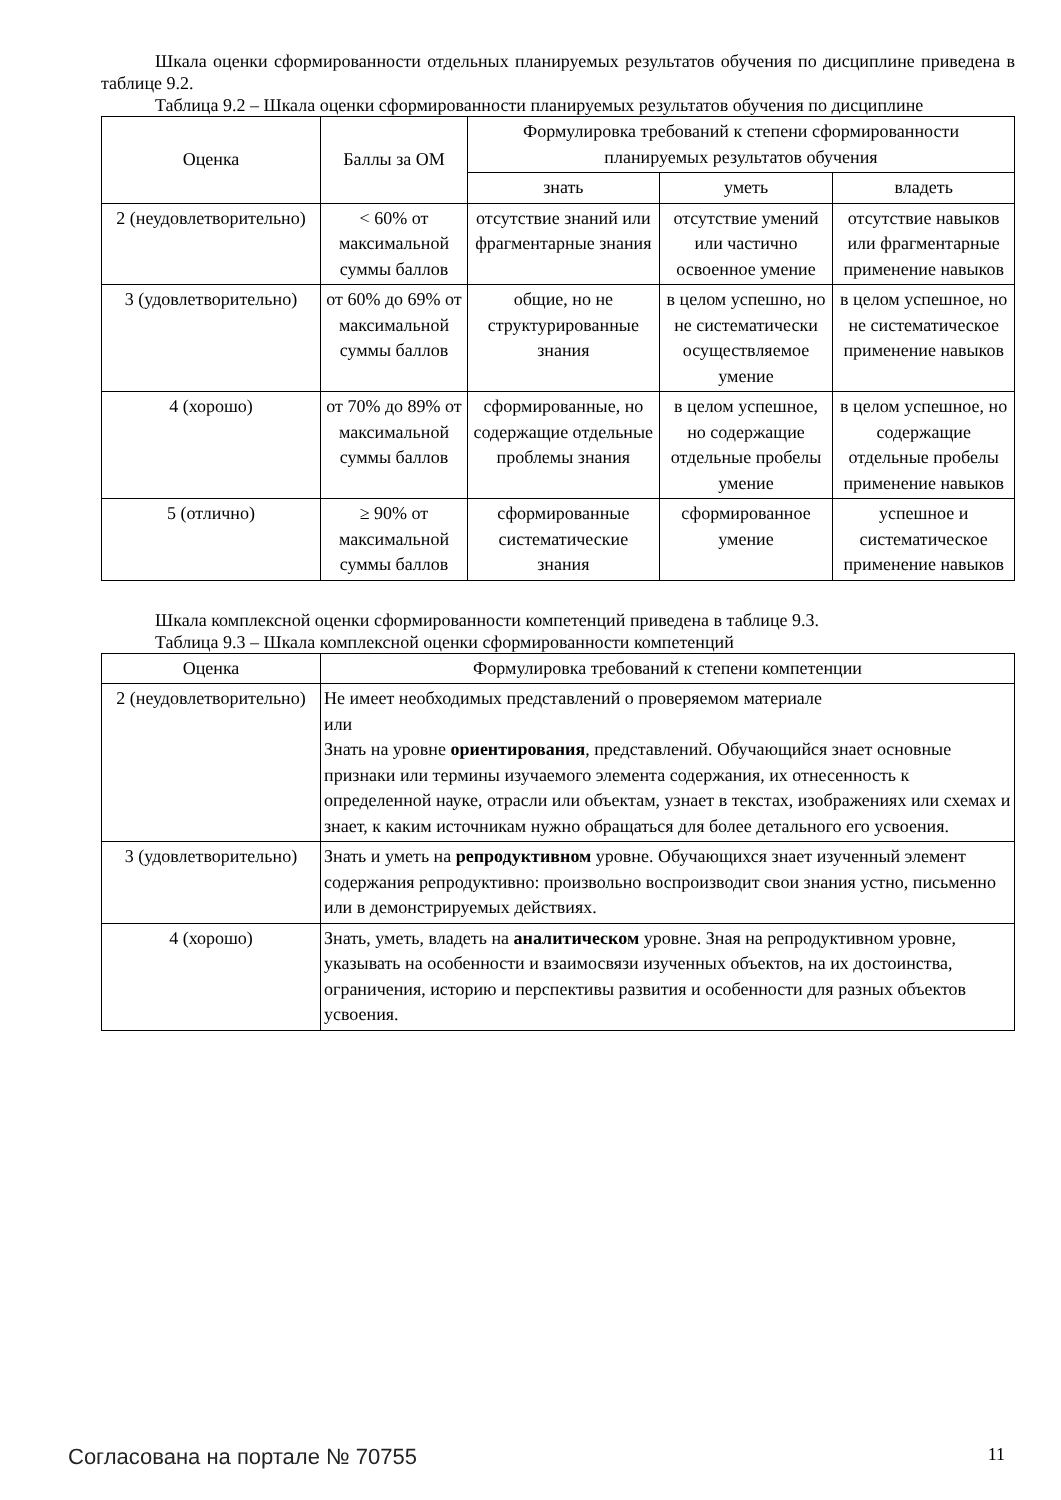Шкала оценки сформированности отдельных планируемых результатов обучения по дисциплине приведена в таблице 9.2.
Таблица 9.2 – Шкала оценки сформированности планируемых результатов обучения по дисциплине
| Оценка | Баллы за ОМ | Формулировка требований к степени сформированности планируемых результатов обучения | | |
| --- | --- | --- | --- | --- |
| | | знать | уметь | владеть |
| 2 (неудовлетворительно) | < 60% от максимальной суммы баллов | отсутствие знаний или фрагментарные знания | отсутствие умений или частично освоенное умение | отсутствие навыков или фрагментарные применение навыков |
| 3 (удовлетворительно) | от 60% до 69% от максимальной суммы баллов | общие, но не структурированные знания | в целом успешно, но не систематически осуществляемое умение | в целом успешное, но не систематическое применение навыков |
| 4 (хорошо) | от 70% до 89% от максимальной суммы баллов | сформированные, но содержащие отдельные проблемы знания | в целом успешное, но содержащие отдельные пробелы умение | в целом успешное, но содержащие отдельные пробелы применение навыков |
| 5 (отлично) | ≥ 90% от максимальной суммы баллов | сформированные систематические знания | сформированное умение | успешное и систематическое применение навыков |
Шкала комплексной оценки сформированности компетенций приведена в таблице 9.3.
Таблица 9.3 – Шкала комплексной оценки сформированности компетенций
| Оценка | Формулировка требований к степени компетенции |
| --- | --- |
| 2 (неудовлетворительно) | Не имеет необходимых представлений о проверяемом материале или Знать на уровне ориентирования , представлений. Обучающийся знает основные признаки или термины изучаемого элемента содержания, их отнесенность к определенной науке, отрасли или объектам, узнает в текстах, изображениях или схемах и знает, к каким источникам нужно обращаться для более детального его усвоения. |
| 3 (удовлетворительно) | Знать и уметь на репродуктивном уровне. Обучающихся знает изученный элемент содержания репродуктивно: произвольно воспроизводит свои знания устно, письменно или в демонстрируемых действиях. |
| 4 (хорошо) | Знать, уметь, владеть на аналитическом уровне. Зная на репродуктивном уровне, указывать на особенности и взаимосвязи изученных объектов, на их достоинства, ограничения, историю и перспективы развития и особенности для разных объектов усвоения. |
Согласована на портале № 70755 11